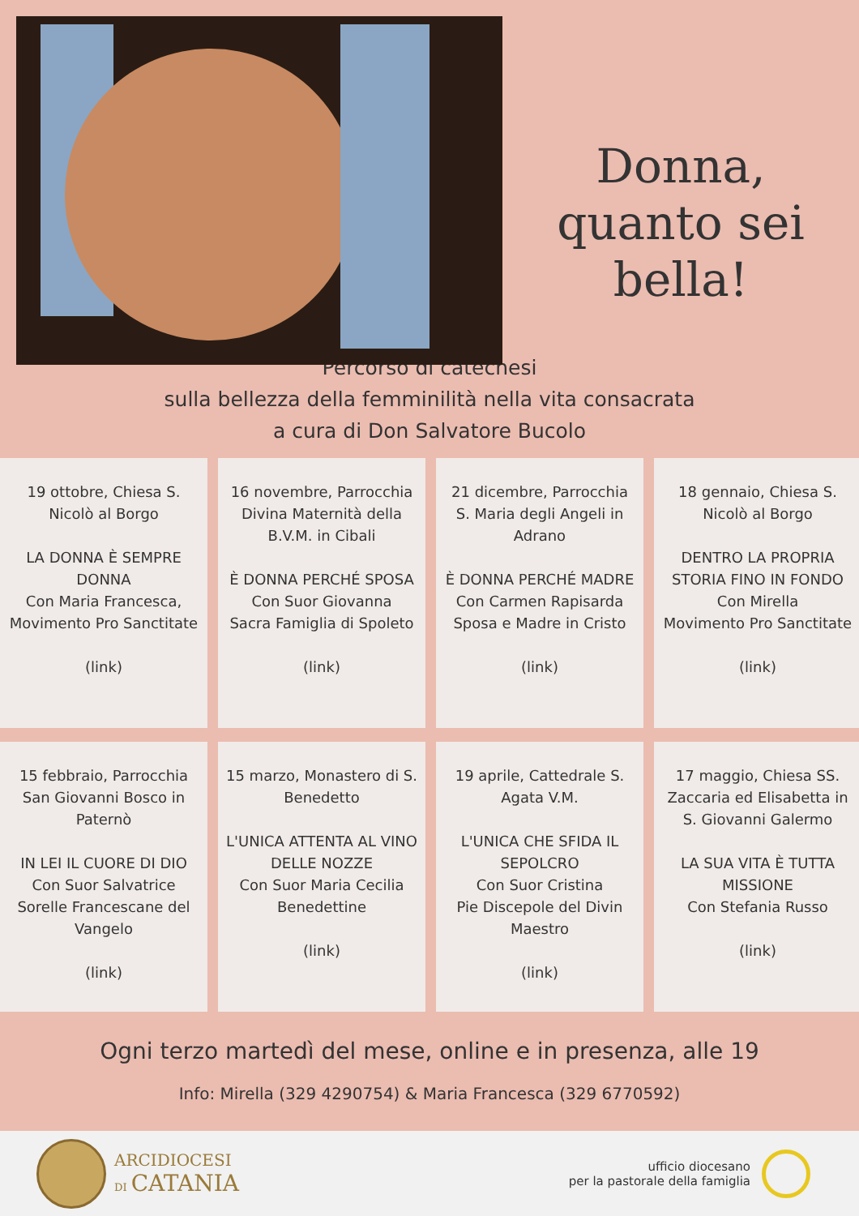Donna,
quanto sei bella!
Percorso di catechesi
sulla bellezza della femminilità nella vita consacrata
a cura di Don Salvatore Bucolo
19 ottobre, Chiesa S. Nicolò al Borgo
LA DONNA È SEMPRE DONNA
Con Maria Francesca, Movimento Pro Sanctitate
(link)
16 novembre, Parrocchia Divina Maternità della B.V.M. in Cibali
È DONNA PERCHÉ SPOSA
Con Suor Giovanna
Sacra Famiglia di Spoleto
(link)
21 dicembre, Parrocchia S. Maria degli Angeli in Adrano
È DONNA PERCHÉ MADRE
Con Carmen Rapisarda
Sposa e Madre in Cristo
(link)
18 gennaio, Chiesa S. Nicolò al Borgo
DENTRO LA PROPRIA STORIA FINO IN FONDO
Con Mirella
Movimento Pro Sanctitate
(link)
15 febbraio, Parrocchia San Giovanni Bosco in Paternò
IN LEI IL CUORE DI DIO
Con Suor Salvatrice
Sorelle Francescane del Vangelo
(link)
15 marzo, Monastero di S. Benedetto
L'UNICA ATTENTA AL VINO DELLE NOZZE
Con Suor Maria Cecilia
Benedettine
(link)
19 aprile, Cattedrale S. Agata V.M.
L'UNICA CHE SFIDA IL SEPOLCRO
Con Suor Cristina
Pie Discepole del Divin Maestro
(link)
17 maggio, Chiesa SS. Zaccaria ed Elisabetta in S. Giovanni Galermo
LA SUA VITA È TUTTA MISSIONE
Con Stefania Russo
(link)
Ogni terzo martedì del mese, online e in presenza, alle 19
Info: Mirella (329 4290754) & Maria Francesca (329 6770592)
ARCIDIOCESI
DI CATANIA
ufficio diocesano
per la pastorale della famiglia